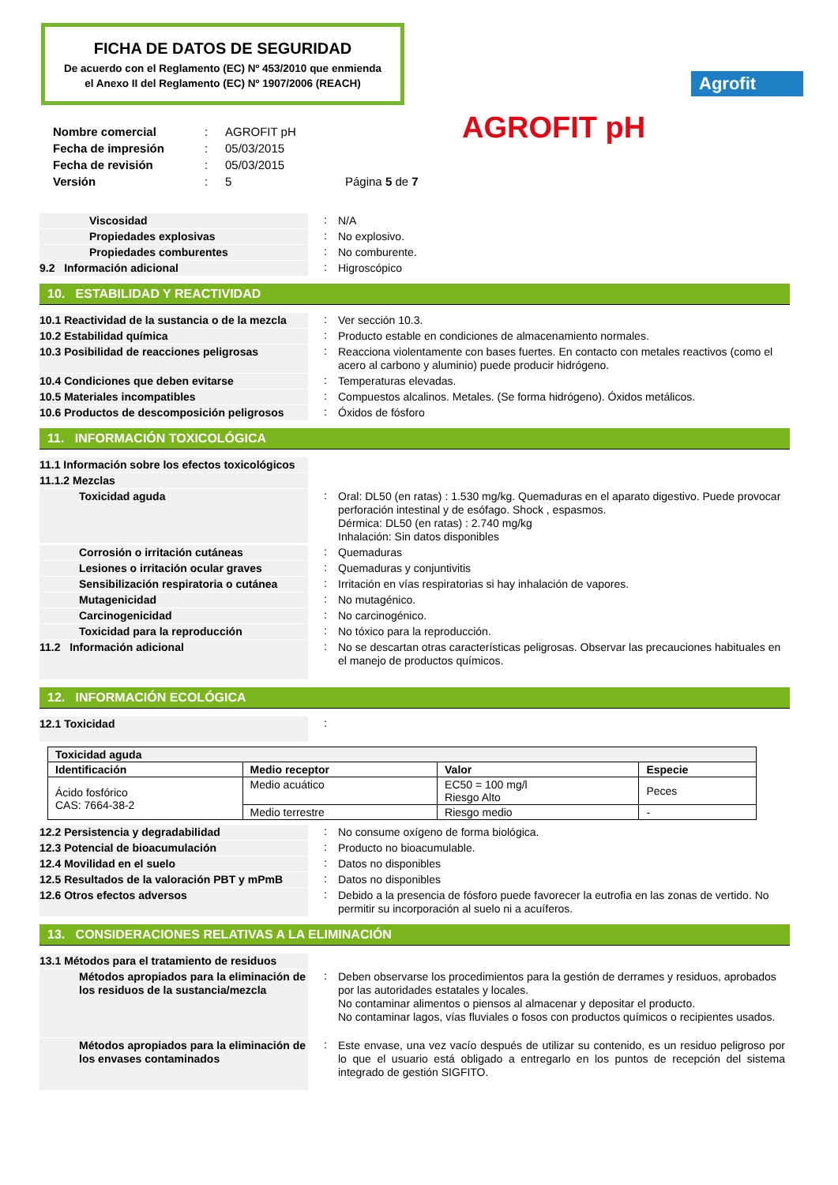FICHA DE DATOS DE SEGURIDAD
De acuerdo con el Reglamento (EC) Nº 453/2010 que enmienda
el Anexo II del Reglamento (EC) Nº 1907/2006 (REACH)
Agrofit
AGROFIT pH
| Nombre comercial | : | AGROFIT pH | |
| Fecha de impresión | : | 05/03/2015 | |
| Fecha de revisión | : | 05/03/2015 | |
| Versión | : | 5 | Página 5 de 7 |
Viscosidad : N/A
Propiedades explosivas : No explosivo.
Propiedades comburentes : No comburente.
9.2 Información adicional : Higroscópico
10. ESTABILIDAD Y REACTIVIDAD
10.1 Reactividad de la sustancia o de la mezcla
: Ver sección 10.3.
10.2 Estabilidad química : Producto estable en condiciones de almacenamiento normales.
10.3 Posibilidad de reacciones peligrosas
: Reacciona violentamente con bases fuertes. En contacto con metales reactivos (como el acero al carbono y aluminio) puede producir hidrógeno.
10.4 Condiciones que deben evitarse : Temperaturas elevadas.
10.5 Materiales incompatibles : Compuestos alcalinos. Metales. (Se forma hidrógeno). Óxidos metálicos.
10.6 Productos de descomposición peligrosos
: Óxidos de fósforo
11. INFORMACIÓN TOXICOLÓGICA
11.1 Información sobre los efectos toxicológicos
11.1.2 Mezclas
Toxicidad aguda
: Oral: DL50 (en ratas) : 1.530 mg/kg. Quemaduras en el aparato digestivo. Puede provocar perforación intestinal y de esófago. Shock , espasmos.
Dérmica: DL50 (en ratas) : 2.740 mg/kg
Inhalación: Sin datos disponibles
Corrosión o irritación cutáneas : Quemaduras
Lesiones o irritación ocular graves
: Quemaduras y conjuntivitis
Sensibilización respiratoria o cutánea
: Irritación en vías respiratorias si hay inhalación de vapores.
Mutagenicidad : No mutagénico.
Carcinogenicidad : No carcinogénico.
Toxicidad para la reproducción : No tóxico para la reproducción.
11.2 Información adicional
: No se descartan otras características peligrosas. Observar las precauciones habituales en el manejo de productos químicos.
12. INFORMACIÓN ECOLÓGICA
12.1 Toxicidad
:
| Toxicidad aguda | | | |
| --- | --- | --- | --- |
| Identificación | Medio receptor | Valor | Especie |
| Ácido fosfórico CAS: 7664-38-2 | Medio acuático | EC50 = 100 mg/l Riesgo Alto | Peces |
| | Medio terrestre | Riesgo medio | - |
12.2 Persistencia y degradabilidad : No consume oxígeno de forma biológica.
12.3 Potencial de bioacumulación : Producto no bioacumulable.
12.4 Movilidad en el suelo : Datos no disponibles
12.5 Resultados de la valoración PBT y mPmB
: Datos no disponibles
12.6 Otros efectos adversos : Debido a la presencia de fósforo puede favorecer la eutrofia en las zonas de vertido. No permitir su incorporación al suelo ni a acuíferos.
13. CONSIDERACIONES RELATIVAS A LA ELIMINACIÓN
13.1 Métodos para el tratamiento de residuos
Métodos apropiados para la eliminación de los residuos de la sustancia/mezcla
: Deben observarse los procedimientos para la gestión de derrames y residuos, aprobados por las autoridades estatales y locales.
No contaminar alimentos o piensos al almacenar y depositar el producto.
No contaminar lagos, vías fluviales o fosos con productos químicos o recipientes usados.
Métodos apropiados para la eliminación de los envases contaminados
: Este envase, una vez vacío después de utilizar su contenido, es un residuo peligroso por lo que el usuario está obligado a entregarlo en los puntos de recepción del sistema integrado de gestión SIGFITO.